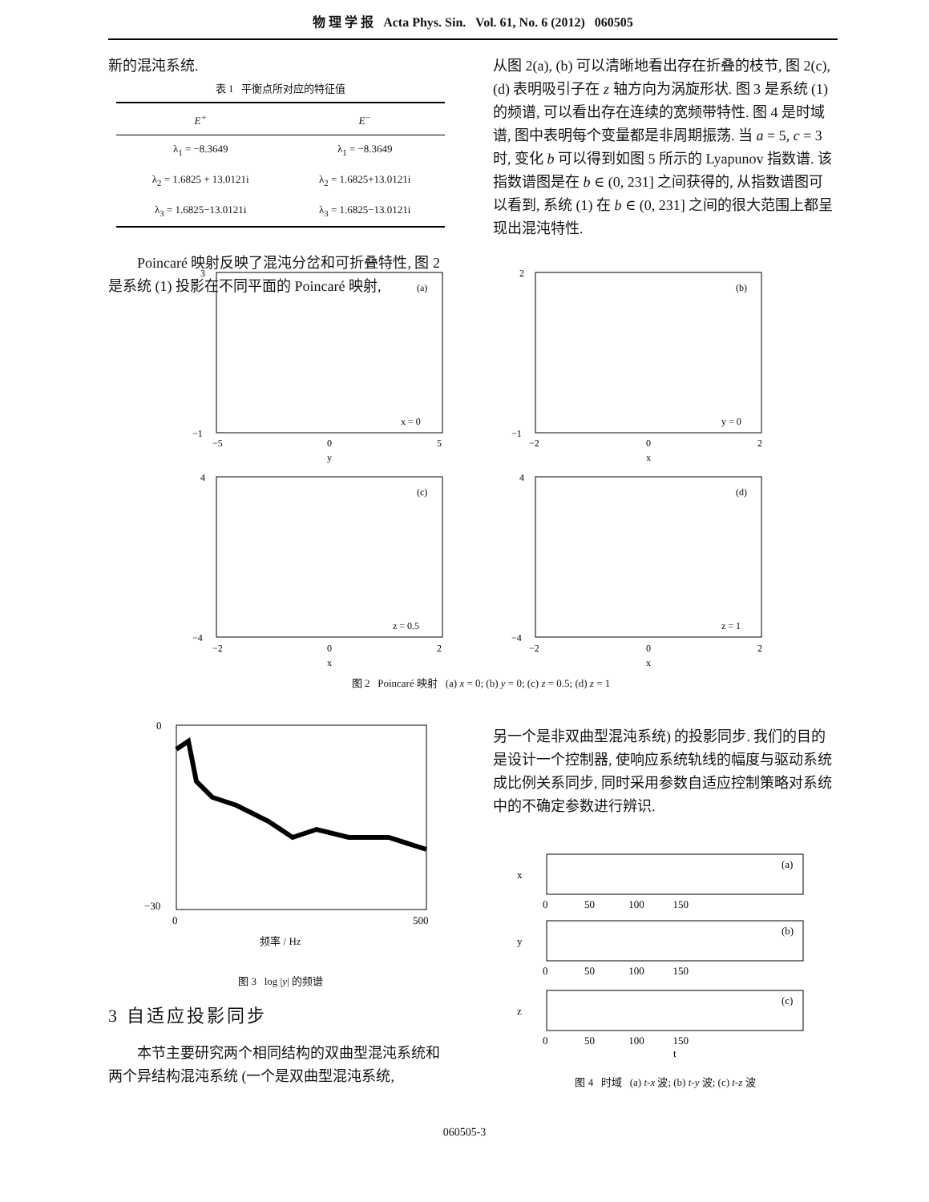物 理 学 报 Acta Phys. Sin. Vol. 61, No. 6 (2012) 060505
新的混沌系统.
表 1 平衡点所对应的特征值
| E<sup>+</sup> | E<sup>−</sup> |
| --- | --- |
| λ<sub>1</sub> = −8.3649 | λ<sub>1</sub> = −8.3649 |
| λ<sub>2</sub> = 1.6825 + 13.0121i | λ<sub>2</sub> = 1.6825+13.0121i |
| λ<sub>3</sub> = 1.6825−13.0121i | λ<sub>3</sub> = 1.6825−13.0121i |
Poincaré 映射反映了混沌分岔和可折叠特性, 图 2 是系统 (1) 投影在不同平面的 Poincaré 映射,
从图 2(a), (b) 可以清晰地看出存在折叠的枝节, 图 2(c), (d) 表明吸引子在 z 轴方向为涡旋形状. 图 3 是系统 (1) 的频谱, 可以看出存在连续的宽频带特性. 图 4 是时域谱, 图中表明每个变量都是非周期振荡. 当 a = 5, c = 3 时, 变化 b 可以得到如图 5 所示的 Lyapunov 指数谱. 该指数谱图是在 b ∈ (0, 231] 之间获得的, 从指数谱图可以看到, 系统 (1) 在 b ∈ (0, 231] 之间的很大范围上都呈现出混沌特性.
(a)
x = 0
3
−1
−5
0
5
y
(b)
y = 0
2
−1
−2
0
2
x
(c)
z = 0.5
4
−4
−2
0
2
x
(d)
z = 1
4
−4
−2
0
2
x
图 2 Poincaré 映射 (a) x = 0; (b) y = 0; (c) z = 0.5; (d) z = 1
0
−30
0
500
频率 / Hz
图 3 log |y| 的频谱
3 自适应投影同步
本节主要研究两个相同结构的双曲型混沌系统和两个异结构混沌系统 (一个是双曲型混沌系统,
另一个是非双曲型混沌系统) 的投影同步. 我们的目的是设计一个控制器, 使响应系统轨线的幅度与驱动系统成比例关系同步, 同时采用参数自适应控制策略对系统中的不确定参数进行辨识.
(a)
x
0 50 100 150
(b)
y
0 50 100 150
(c)
z
0 50 100 150
t
图 4 时域 (a) t-x 波; (b) t-y 波; (c) t-z 波
060505-3